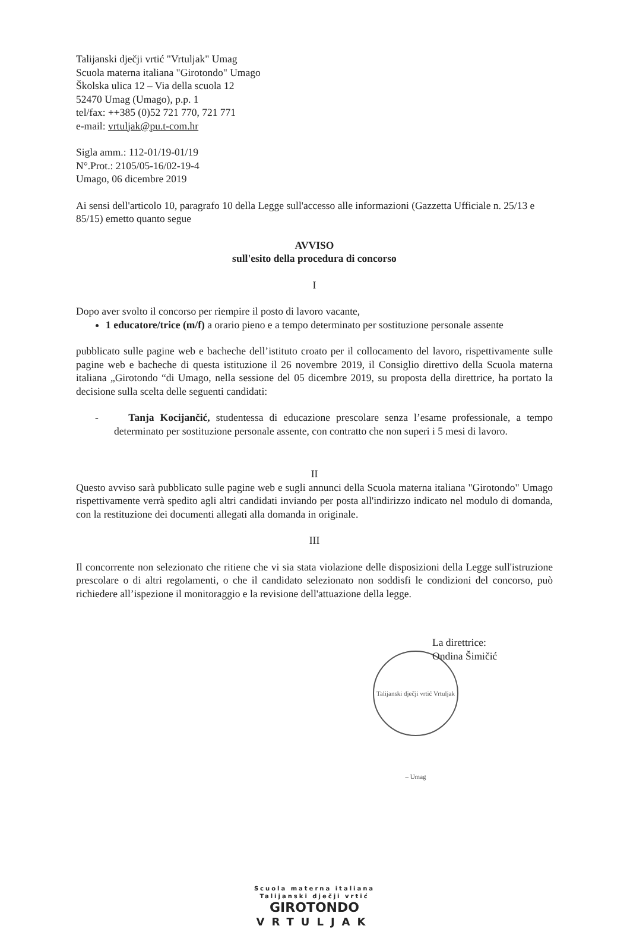Talijanski dječji vrtić "Vrtuljak" Umag
Scuola materna italiana "Girotondo" Umago
Školska ulica 12 – Via della scuola 12
52470 Umag (Umago), p.p. 1
tel/fax: ++385 (0)52 721 770, 721 771
e-mail: vrtuljak@pu.t-com.hr
Sigla amm.: 112-01/19-01/19
N°.Prot.: 2105/05-16/02-19-4
Umago, 06 dicembre 2019
Ai sensi dell'articolo 10, paragrafo 10 della Legge sull'accesso alle informazioni (Gazzetta Ufficiale n. 25/13 e 85/15) emetto quanto segue
AVVISO
sull'esito della procedura di concorso
I
Dopo aver svolto il concorso per riempire il posto di lavoro vacante,
1 educatore/trice (m/f) a orario pieno e a tempo determinato per sostituzione personale assente
pubblicato sulle pagine web e bacheche dell’istituto croato per il collocamento del lavoro, rispettivamente sulle pagine web e bacheche di questa istituzione il 26 novembre 2019, il Consiglio direttivo della Scuola materna italiana „Girotondo “di Umago, nella sessione del 05 dicembre 2019, su proposta della direttrice, ha portato la decisione sulla scelta delle seguenti candidati:
- Tanja Kocijančić, studentessa di educazione prescolare senza l’esame professionale, a tempo determinato per sostituzione personale assente, con contratto che non superi i 5 mesi di lavoro.
II
Questo avviso sarà pubblicato sulle pagine web e sugli annunci della Scuola materna italiana "Girotondo" Umago rispettivamente verrà spedito agli altri candidati inviando per posta all'indirizzo indicato nel modulo di domanda, con la restituzione dei documenti allegati alla domanda in originale.
III
Il concorrente non selezionato che ritiene che vi sia stata violazione delle disposizioni della Legge sull'istruzione prescolare o di altri regolamenti, o che il candidato selezionato non soddisfi le condizioni del concorso, può richiedere all’ispezione il monitoraggio e la revisione dell'attuazione della legge.
La direttrice:
Ondina Šimičić
Talijanski dječji vrtić Vrtuljak – Umag
Scuola materna italiana
Talijanski dječji vrtić
GIROTONDO
VRTULJAK